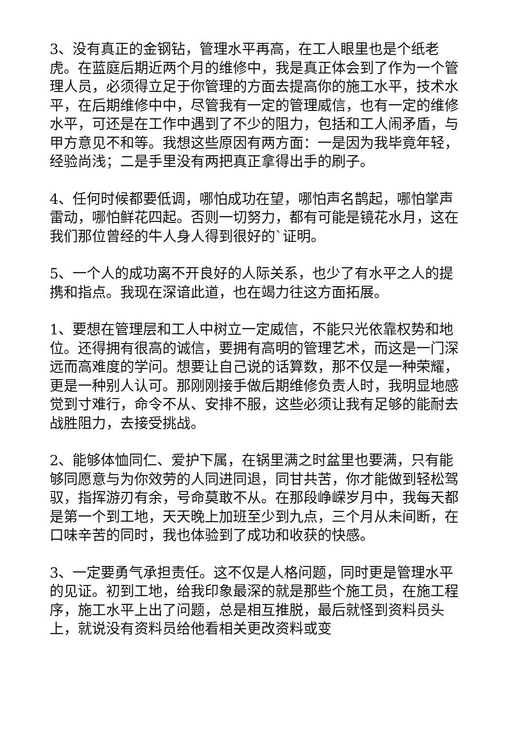3、没有真正的金钢钻，管理水平再高，在工人眼里也是个纸老虎。在蓝庭后期近两个月的维修中，我是真正体会到了作为一个管理人员，必须得立足于你管理的方面去提高你的施工水平，技术水平，在后期维修中中，尽管我有一定的管理威信，也有一定的维修水平，可还是在工作中遇到了不少的阻力，包括和工人闹矛盾，与甲方意见不和等。我想这些原因有两方面：一是因为我毕竟年轻，经验尚浅；二是手里没有两把真正拿得出手的刷子。
4、任何时候都要低调，哪怕成功在望，哪怕声名鹊起，哪怕掌声雷动，哪怕鲜花四起。否则一切努力，都有可能是镜花水月，这在我们那位曾经的牛人身人得到很好的`证明。
5、一个人的成功离不开良好的人际关系，也少了有水平之人的提携和指点。我现在深谙此道，也在竭力往这方面拓展。
1、要想在管理层和工人中树立一定威信，不能只光依靠权势和地位。还得拥有很高的诚信，要拥有高明的管理艺术，而这是一门深远而高难度的学问。想要让自己说的话算数，那不仅是一种荣耀，更是一种别人认可。那刚刚接手做后期维修负责人时，我明显地感觉到寸难行，命令不从、安排不服，这些必须让我有足够的能耐去战胜阻力，去接受挑战。
2、能够体恤同仁、爱护下属，在锅里满之时盆里也要满，只有能够同愿意与为你效劳的人同进同退，同甘共苦，你才能做到轻松驾驭，指挥游刃有余，号命莫敢不从。在那段峥嵘岁月中，我每天都是第一个到工地，天天晚上加班至少到九点，三个月从未间断，在口味辛苦的同时，我也体验到了成功和收获的快感。
3、一定要勇气承担责任。这不仅是人格问题，同时更是管理水平的见证。初到工地，给我印象最深的就是那些个施工员，在施工程序，施工水平上出了问题，总是相互推脱，最后就怪到资料员头上，就说没有资料员给他看相关更改资料或变